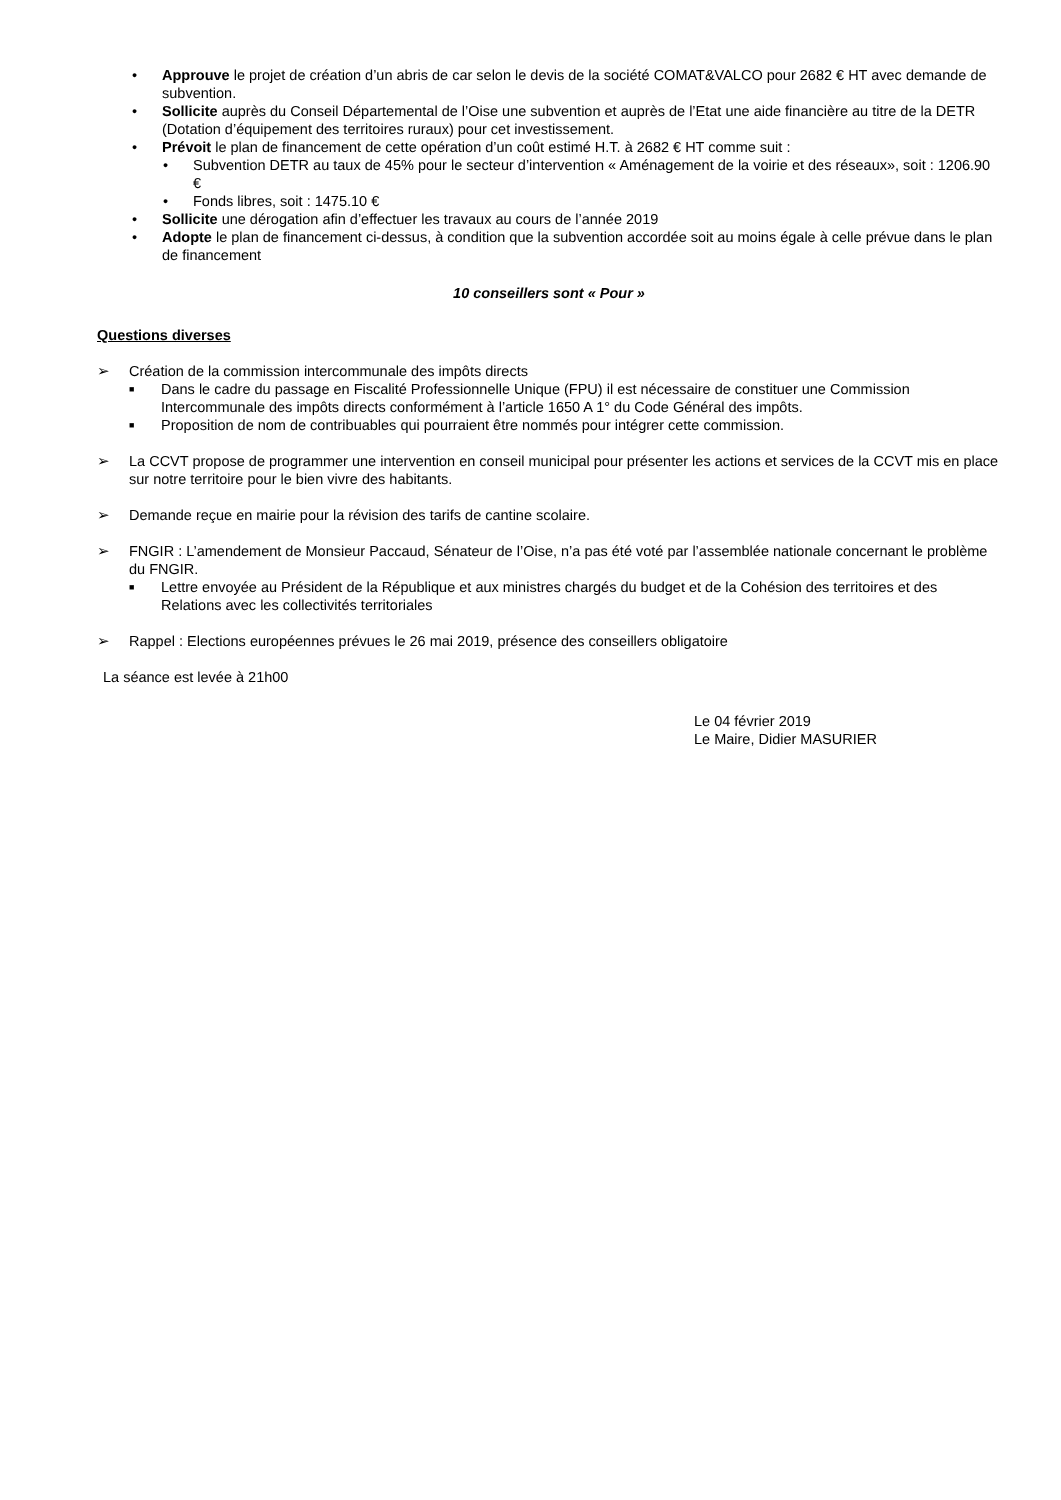• Approuve le projet de création d’un abris de car selon le devis de la société COMAT&VALCO pour 2682 € HT avec demande de subvention.
• Sollicite auprès du Conseil Départemental de l’Oise une subvention et auprès de l’Etat une aide financière au titre de la DETR (Dotation d’équipement des territoires ruraux) pour cet investissement.
• Prévoit le plan de financement de cette opération d’un coût estimé H.T. à 2682 € HT comme suit :
• Subvention DETR au taux de 45% pour le secteur d’intervention « Aménagement de la voirie et des réseaux», soit : 1206.90 €
• Fonds libres, soit : 1475.10 €
• Sollicite une dérogation afin d’effectuer les travaux au cours de l’année 2019
• Adopte le plan de financement ci-dessus, à condition que la subvention accordée soit au moins égale à celle prévue dans le plan de financement
10 conseillers sont « Pour »
Questions diverses
➢ Création de la commission intercommunale des impôts directs
■ Dans le cadre du passage en Fiscalité Professionnelle Unique (FPU) il est nécessaire de constituer une Commission Intercommunale des impôts directs conformément à l’article 1650 A 1° du Code Général des impôts.
■ Proposition de nom de contribuables qui pourraient être nommés pour intégrer cette commission.
➢ La CCVT propose de programmer une intervention en conseil municipal pour présenter les actions et services de la CCVT mis en place sur notre territoire pour le bien vivre des habitants.
➢ Demande reçue en mairie pour la révision des tarifs de cantine scolaire.
➢ FNGIR : L’amendement de Monsieur Paccaud, Sénateur de l’Oise, n’a pas été voté par l’assemblée nationale concernant le problème du FNGIR.
■ Lettre envoyée au Président de la République et aux ministres chargés du budget et de la Cohésion des territoires et des Relations avec les collectivités territoriales
➢ Rappel : Elections européennes prévues le 26 mai 2019, présence des conseillers obligatoire
La séance est levée à 21h00
Le 04 février 2019
Le Maire, Didier MASURIER